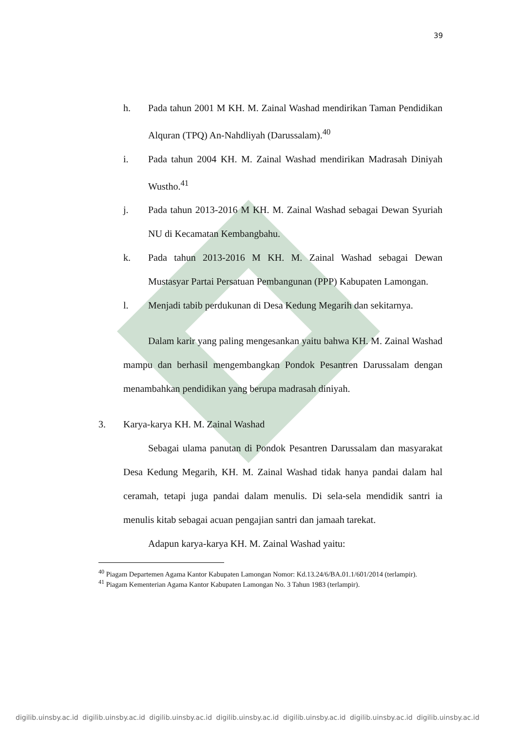39
h. Pada tahun 2001 M KH. M. Zainal Washad mendirikan Taman Pendidikan Alquran (TPQ) An-Nahdliyah (Darussalam).<sup>40</sup>
i. Pada tahun 2004 KH. M. Zainal Washad mendirikan Madrasah Diniyah Wustho.<sup>41</sup>
j. Pada tahun 2013-2016 M KH. M. Zainal Washad sebagai Dewan Syuriah NU di Kecamatan Kembangbahu.
k. Pada tahun 2013-2016 M KH. M. Zainal Washad sebagai Dewan Mustasyar Partai Persatuan Pembangunan (PPP) Kabupaten Lamongan.
l. Menjadi tabib perdukunan di Desa Kedung Megarih dan sekitarnya.
Dalam karir yang paling mengesankan yaitu bahwa KH. M. Zainal Washad mampu dan berhasil mengembangkan Pondok Pesantren Darussalam dengan menambahkan pendidikan yang berupa madrasah diniyah.
3. Karya-karya KH. M. Zainal Washad
Sebagai ulama panutan di Pondok Pesantren Darussalam dan masyarakat Desa Kedung Megarih, KH. M. Zainal Washad tidak hanya pandai dalam hal ceramah, tetapi juga pandai dalam menulis. Di sela-sela mendidik santri ia menulis kitab sebagai acuan pengajian santri dan jamaah tarekat.
Adapun karya-karya KH. M. Zainal Washad yaitu:
<sup>40</sup> Piagam Departemen Agama Kantor Kabupaten Lamongan Nomor: Kd.13.24/6/BA.01.1/601/2014 (terlampir).
<sup>41</sup> Piagam Kementerian Agama Kantor Kabupaten Lamongan No. 3 Tahun 1983 (terlampir).
digilib.uinsby.ac.id digilib.uinsby.ac.id digilib.uinsby.ac.id digilib.uinsby.ac.id digilib.uinsby.ac.id digilib.uinsby.ac.id digilib.uinsby.ac.id